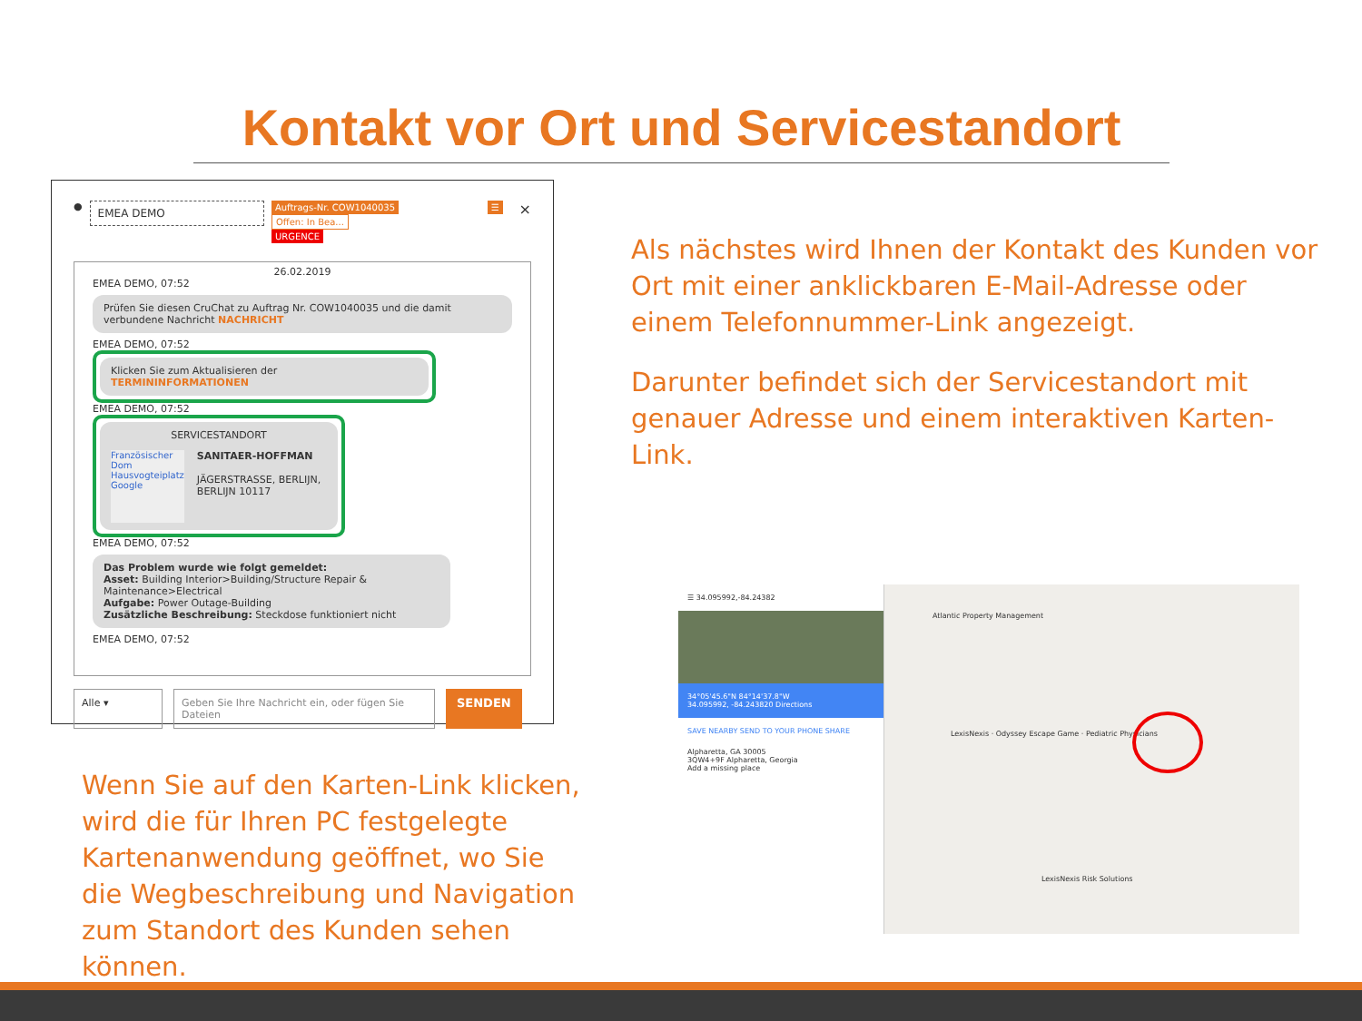Kontakt vor Ort und Servicestandort
●
EMEA DEMO
Auftrags-Nr. COW1040035 Offen: In Bea...
URGENCE
☰ ×
26.02.2019
EMEA DEMO, 07:52
Prüfen Sie diesen CruChat zu Auftrag Nr. COW1040035 und die damit verbundene Nachricht NACHRICHT
EMEA DEMO, 07:52
Klicken Sie zum Aktualisieren der TERMININFORMATIONEN
EMEA DEMO, 07:52
SERVICESTANDORT
Französischer Dom
Hausvogteiplatz
Google
SANITAER-HOFFMAN
JÄGERSTRASSE, BERLIJN, BERLIJN 10117
EMEA DEMO, 07:52
Das Problem wurde wie folgt gemeldet:
Asset: Building Interior>Building/Structure Repair & Maintenance>Electrical
Aufgabe: Power Outage-Building
Zusätzliche Beschreibung: Steckdose funktioniert nicht
EMEA DEMO, 07:52
Alle ▾ Geben Sie Ihre Nachricht ein, oder fügen Sie Dateien
SENDEN
Als nächstes wird Ihnen der Kontakt des Kunden vor Ort mit einer anklickbaren E-Mail-Adresse oder einem Telefonnummer-Link angezeigt.
Darunter befindet sich der Servicestandort mit genauer Adresse und einem interaktiven Karten-Link.
Wenn Sie auf den Karten-Link klicken, wird die für Ihren PC festgelegte Kartenanwendung geöffnet, wo Sie die Wegbeschreibung und Navigation zum Standort des Kunden sehen können.
☰ 34.095992,-84.24382
34°05'45.6"N 84°14'37.8"W
34.095992, -84.243820 Directions
SAVE NEARBY SEND TO YOUR PHONE SHARE
Alpharetta, GA 30005
3QW4+9F Alpharetta, Georgia
Add a missing place
Atlantic Property Management
LexisNexis · Odyssey Escape Game · Pediatric Physicians
LexisNexis Risk Solutions